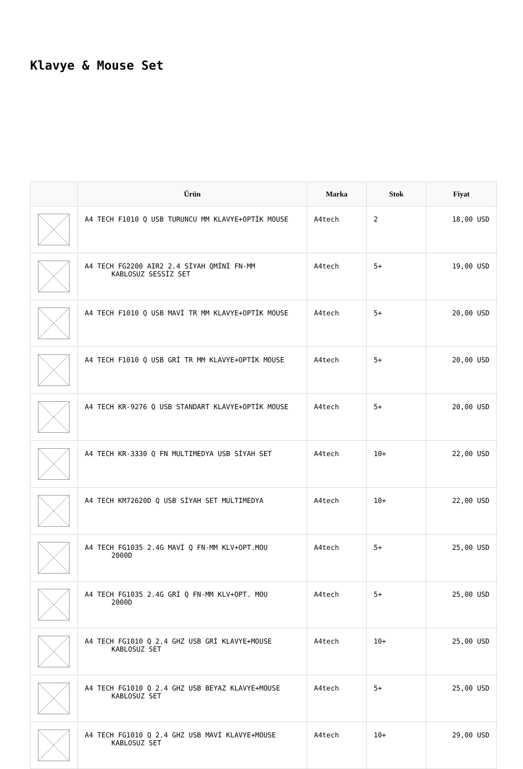Klavye & Mouse Set
| | Ürün | Marka | Stok | Fiyat |
| --- | --- | --- | --- | --- |
| | A4 TECH F1010 Q USB TURUNCU MM KLAVYE+OPTİK MOUSE | A4tech | 2 | 18,00 USD |
| | A4 TECH FG2200 AIR2 2.4 SİYAH QMİNİ FN-MM KABLOSUZ SESSİZ SET | A4tech | 5+ | 19,00 USD |
| | A4 TECH F1010 Q USB MAVİ TR MM KLAVYE+OPTİK MOUSE | A4tech | 5+ | 20,00 USD |
| | A4 TECH F1010 Q USB GRİ TR MM KLAVYE+OPTİK MOUSE | A4tech | 5+ | 20,00 USD |
| | A4 TECH KR-9276 Q USB STANDART KLAVYE+OPTİK MOUSE | A4tech | 5+ | 20,00 USD |
| | A4 TECH KR-3330 Q FN MULTIMEDYA USB SİYAH SET | A4tech | 10+ | 22,00 USD |
| | A4 TECH KM72620D Q USB SİYAH SET MULTIMEDYA | A4tech | 10+ | 22,00 USD |
| | A4 TECH FG1035 2.4G MAVİ Q FN-MM KLV+OPT.MOU 2000D | A4tech | 5+ | 25,00 USD |
| | A4 TECH FG1035 2.4G GRİ Q FN-MM KLV+OPT. MOU 2000D | A4tech | 5+ | 25,00 USD |
| | A4 TECH FG1010 Q 2.4 GHZ USB GRİ KLAVYE+MOUSE KABLOSUZ SET | A4tech | 10+ | 25,00 USD |
| | A4 TECH FG1010 Q 2.4 GHZ USB BEYAZ KLAVYE+MOUSE KABLOSUZ SET | A4tech | 5+ | 25,00 USD |
| | A4 TECH FG1010 Q 2.4 GHZ USB MAVİ KLAVYE+MOUSE KABLOSUZ SET | A4tech | 10+ | 29,00 USD |